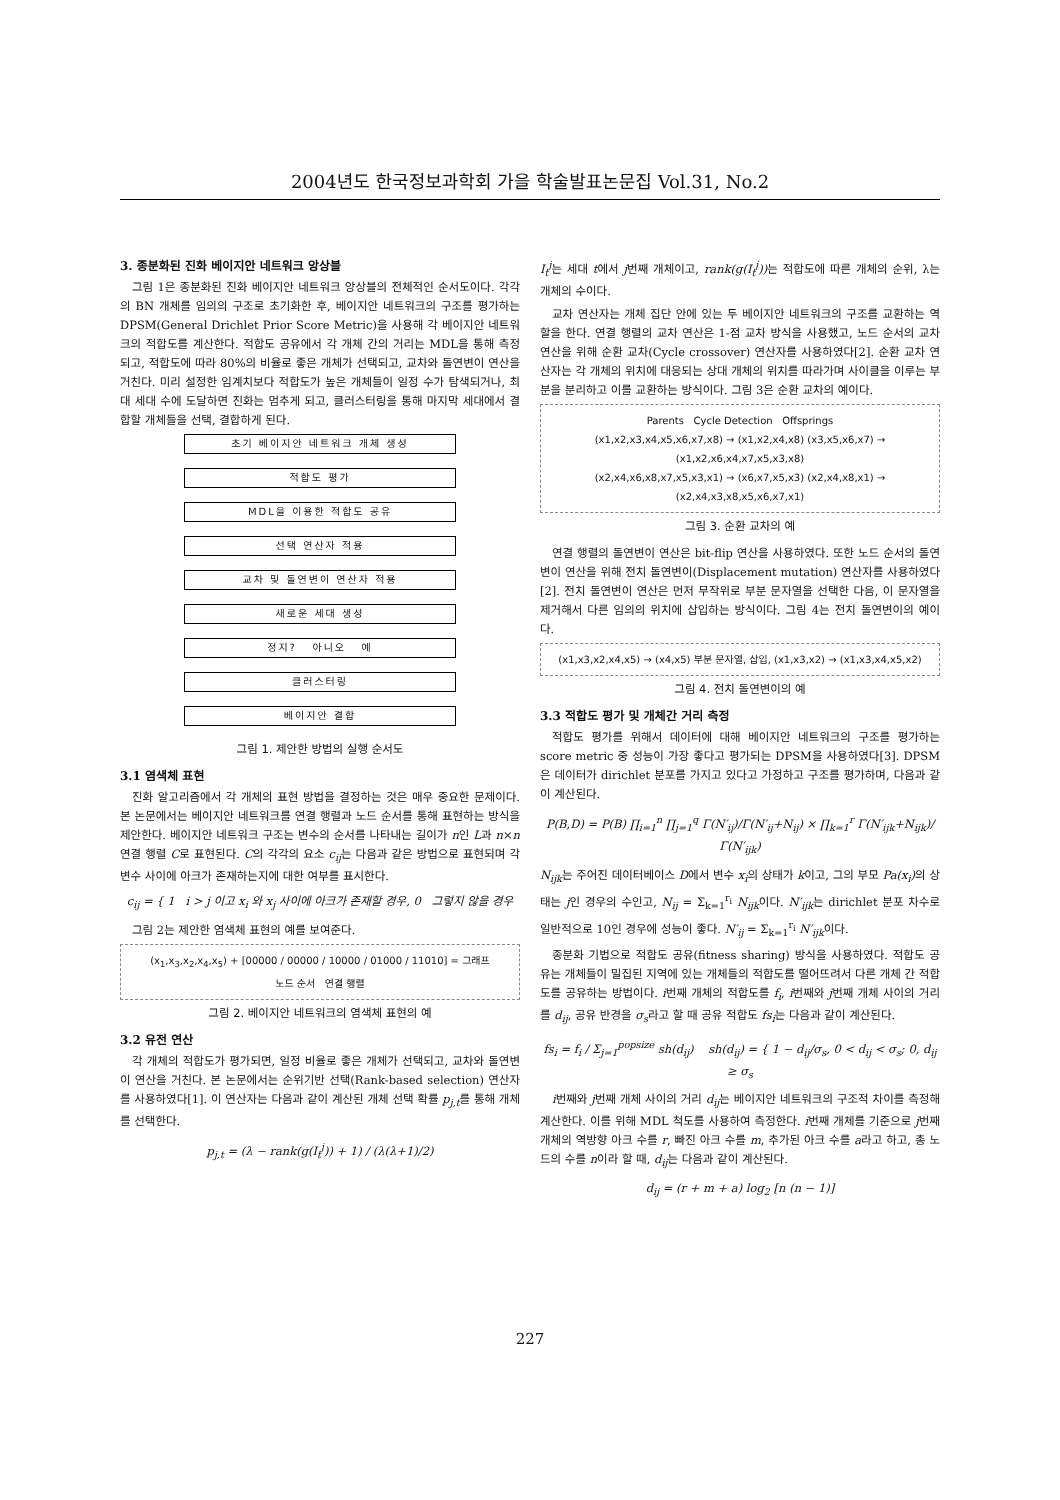2004년도 한국정보과학회 가을 학술발표논문집 Vol.31, No.2
3. 종분화된 진화 베이지안 네트워크 앙상블
그림 1은 종분화된 진화 베이지안 네트워크 앙상블의 전체적인 순서도이다. 각각의 BN 개체를 임의의 구조로 초기화한 후, 베이지안 네트워크의 구조를 평가하는 DPSM(General Drichlet Prior Score Metric)을 사용해 각 베이지안 네트워크의 적합도를 계산한다. 적합도 공유에서 각 개체 간의 거리는 MDL을 통해 측정되고, 적합도에 따라 80%의 비율로 좋은 개체가 선택되고, 교차와 돌연변이 연산을 거친다. 미리 설정한 임계치보다 적합도가 높은 개체들이 일정 수가 탐색되거나, 최대 세대 수에 도달하면 진화는 멈추게 되고, 클러스터링을 통해 마지막 세대에서 결합할 개체들을 선택, 결합하게 된다.
초기 베이지안 네트워크 개체 생성
적합도 평가
MDL을 이용한 적합도 공유
선택 연산자 적용
교차 및 돌연변이 연산자 적용
새로운 세대 생성
정지? 아니오 예
클러스터링
베이지안 결합
그림 1. 제안한 방법의 실행 순서도
3.1 염색체 표현
진화 알고리즘에서 각 개체의 표현 방법을 결정하는 것은 매우 중요한 문제이다. 본 논문에서는 베이지안 네트워크를 연결 행렬과 노드 순서를 통해 표현하는 방식을 제안한다. 베이지안 네트워크 구조는 변수의 순서를 나타내는 길이가 n인 L과 n×n 연결 행렬 C로 표현된다. C의 각각의 요소 c<sub>ij</sub>는 다음과 같은 방법으로 표현되며 각 변수 사이에 아크가 존재하는지에 대한 여부를 표시한다.
c<sub>ij</sub> = { 1 i > j 이고 x<sub>i</sub> 와 x<sub>j</sub> 사이에 아크가 존재할 경우, 0 그렇지 않을 경우
그림 2는 제안한 염색체 표현의 예를 보여준다.
(x<sub>1</sub>,x<sub>3</sub>,x<sub>2</sub>,x<sub>4</sub>,x<sub>5</sub>) + [00000 / 00000 / 10000 / 01000 / 11010] = 그래프
노드 순서 연결 행렬
그림 2. 베이지안 네트워크의 염색체 표현의 예
3.2 유전 연산
각 개체의 적합도가 평가되면, 일정 비율로 좋은 개체가 선택되고, 교차와 돌연변이 연산을 거친다. 본 논문에서는 순위기반 선택(Rank-based selection) 연산자를 사용하였다[1]. 이 연산자는 다음과 같이 계산된 개체 선택 확률 p<sub>j,t</sub>를 통해 개체를 선택한다.
p<sub>j,t</sub> = (λ − rank(g(I<sub>t</sub><sup>j</sup>)) + 1) / (λ(λ+1)/2)
I<sub>t</sub><sup>j</sup>는 세대 t에서 j번째 개체이고, rank(g(I<sub>t</sub><sup>j</sup>)) 는 적합도에 따른 개체의 순위, λ는 개체의 수이다.
교차 연산자는 개체 집단 안에 있는 두 베이지안 네트워크의 구조를 교환하는 역할을 한다. 연결 행렬의 교차 연산은 1-점 교차 방식을 사용했고, 노드 순서의 교차 연산을 위해 순환 교차(Cycle crossover) 연산자를 사용하였다[2]. 순환 교차 연산자는 각 개체의 위치에 대응되는 상대 개체의 위치를 따라가며 사이클을 이루는 부분을 분리하고 이를 교환하는 방식이다. 그림 3은 순환 교차의 예이다.
Parents Cycle Detection Offsprings
(x1,x2,x3,x4,x5,x6,x7,x8) → (x1,x2,x4,x8) (x3,x5,x6,x7) → (x1,x2,x6,x4,x7,x5,x3,x8)
(x2,x4,x6,x8,x7,x5,x3,x1) → (x6,x7,x5,x3) (x2,x4,x8,x1) → (x2,x4,x3,x8,x5,x6,x7,x1)
그림 3. 순환 교차의 예
연결 행렬의 돌연변이 연산은 bit-flip 연산을 사용하였다. 또한 노드 순서의 돌연변이 연산을 위해 전치 돌연변이(Displacement mutation) 연산자를 사용하였다[2]. 전치 돌연변이 연산은 먼저 무작위로 부분 문자열을 선택한 다음, 이 문자열을 제거해서 다른 임의의 위치에 삽입하는 방식이다. 그림 4는 전치 돌연변이의 예이다.
(x1,x3,x2,x4,x5) → (x4,x5) 부분 문자열, 삽입, (x1,x3,x2) → (x1,x3,x4,x5,x2)
그림 4. 전치 돌연변이의 예
3.3 적합도 평가 및 개체간 거리 측정
적합도 평가를 위해서 데이터에 대해 베이지안 네트워크의 구조를 평가하는 score metric 중 성능이 가장 좋다고 평가되는 DPSM을 사용하였다[3]. DPSM은 데이터가 dirichlet 분포를 가지고 있다고 가정하고 구조를 평가하며, 다음과 같이 계산된다.
P(B,D) = P(B) ∏<sub>i=1</sub><sup>n</sup> ∏<sub>j=1</sub><sup>q</sup> Γ(N′<sub>ij</sub>)/Γ(N′<sub>ij</sub>+N<sub>ij</sub>) × ∏<sub>k=1</sub><sup>r</sup> Γ(N′<sub>ijk</sub>+N<sub>ijk</sub>)/Γ(N′<sub>ijk</sub>)
N<sub>ijk</sub>는 주어진 데이터베이스 D에서 변수 x<sub>i</sub>의 상태가 k이고, 그의 부모 Pa(x<sub>i</sub>) 의 상태는 j인 경우의 수인고, N<sub>ij</sub> = Σ<sub>k=1</sub><sup>r<sub>i</sub></sup> N<sub>ijk</sub>이다. N′<sub>ijk</sub>는 dirichlet 분포 차수로 일반적으로 10인 경우에 성능이 좋다. N′<sub>ij</sub> = Σ<sub>k=1</sub><sup>r<sub>i</sub></sup> N′<sub>ijk</sub>이다.
종분화 기법으로 적합도 공유(fitness sharing) 방식을 사용하였다. 적합도 공유는 개체들이 밀집된 지역에 있는 개체들의 적합도를 떨어뜨려서 다른 개체 간 적합도를 공유하는 방법이다. i번째 개체의 적합도를 f<sub>i</sub>, i번째와 j번째 개체 사이의 거리를 d<sub>ij</sub>, 공유 반경을 σ<sub>s</sub>라고 할 때 공유 적합도 fs<sub>i</sub>는 다음과 같이 계산된다.
fs<sub>i</sub> = f<sub>i</sub> / Σ<sub>j=1</sub><sup>popsize</sup> sh(d<sub>ij</sub>) sh(d<sub>ij</sub>) = { 1 − d<sub>ij</sub>/σ<sub>s</sub>, 0 < d<sub>ij</sub> < σ<sub>s</sub>; 0, d<sub>ij</sub> ≥ σ<sub>s</sub>
i번째와 j번째 개체 사이의 거리 d<sub>ij</sub>는 베이지안 네트워크의 구조적 차이를 측정해 계산한다. 이를 위해 MDL 척도를 사용하여 측정한다. i번째 개체를 기준으로 j번째 개체의 역방향 아크 수를 r, 빠진 아크 수를 m, 추가된 아크 수를 a라고 하고, 총 노드의 수를 n이라 할 때, d<sub>ij</sub>는 다음과 같이 계산된다.
d<sub>ij</sub> = (r + m + a) log<sub>2</sub> [n (n − 1)]
227